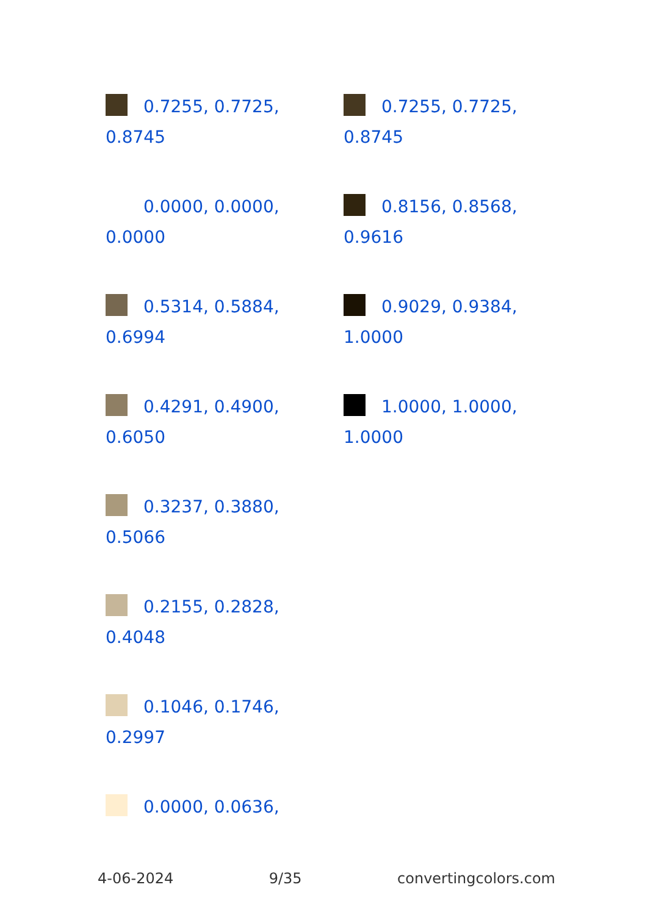0.7255, 0.7725,
0.8745
0.0000, 0.0000,
0.0000
0.5314, 0.5884,
0.6994
0.4291, 0.4900,
0.6050
0.3237, 0.3880,
0.5066
0.2155, 0.2828,
0.4048
0.1046, 0.1746,
0.2997
0.0000, 0.0636,
0.7255, 0.7725,
0.8745
0.8156, 0.8568,
0.9616
0.9029, 0.9384,
1.0000
1.0000, 1.0000,
1.0000
4-06-2024 9/35 convertingcolors.com